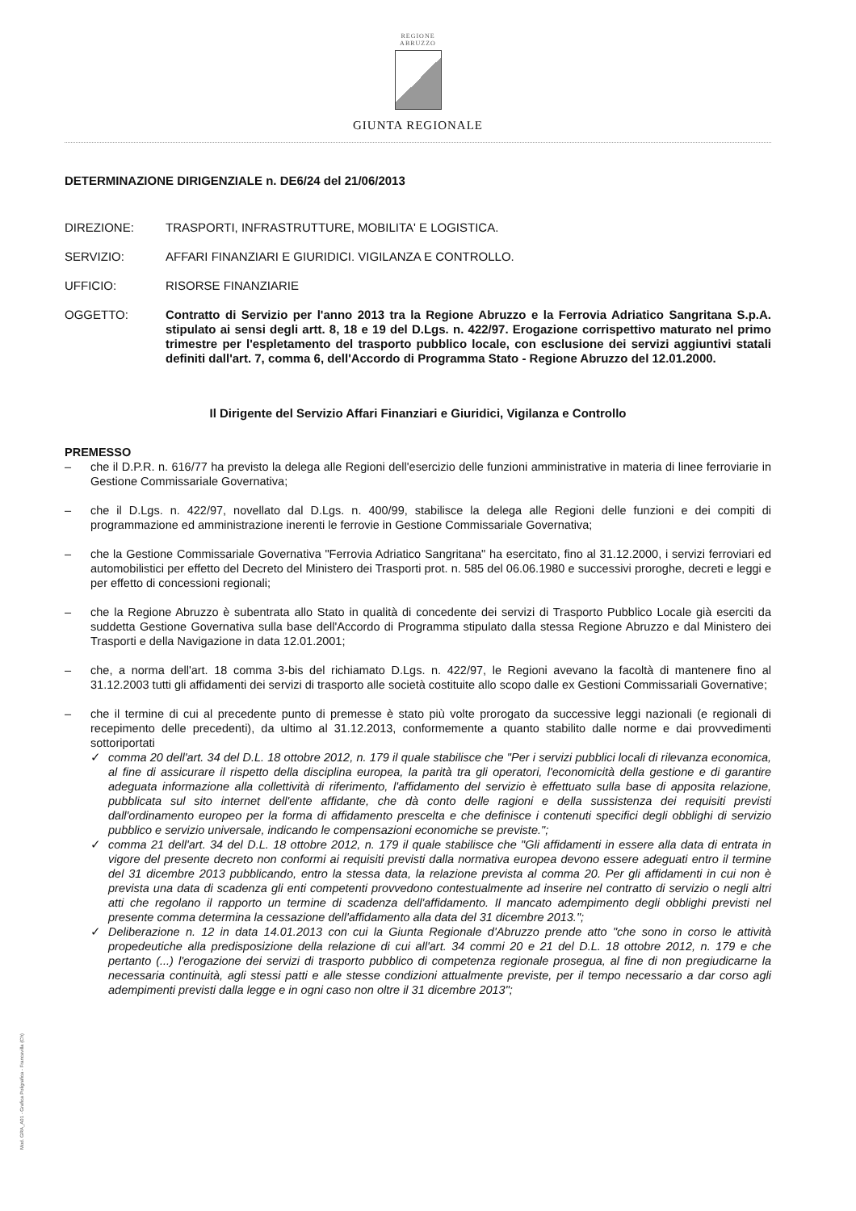REGIONE
ABRUZZO
GIUNTA REGIONALE
DETERMINAZIONE DIRIGENZIALE n. DE6/24 del 21/06/2013
DIREZIONE: TRASPORTI, INFRASTRUTTURE, MOBILITA' E LOGISTICA.
SERVIZIO: AFFARI FINANZIARI E GIURIDICI. VIGILANZA E CONTROLLO.
UFFICIO: RISORSE FINANZIARIE
OGGETTO: Contratto di Servizio per l'anno 2013 tra la Regione Abruzzo e la Ferrovia Adriatico Sangritana S.p.A. stipulato ai sensi degli artt. 8, 18 e 19 del D.Lgs. n. 422/97. Erogazione corrispettivo maturato nel primo trimestre per l'espletamento del trasporto pubblico locale, con esclusione dei servizi aggiuntivi statali definiti dall'art. 7, comma 6, dell'Accordo di Programma Stato - Regione Abruzzo del 12.01.2000.
Il Dirigente del Servizio Affari Finanziari e Giuridici, Vigilanza e Controllo
PREMESSO
– che il D.P.R. n. 616/77 ha previsto la delega alle Regioni dell'esercizio delle funzioni amministrative in materia di linee ferroviarie in Gestione Commissariale Governativa;
– che il D.Lgs. n. 422/97, novellato dal D.Lgs. n. 400/99, stabilisce la delega alle Regioni delle funzioni e dei compiti di programmazione ed amministrazione inerenti le ferrovie in Gestione Commissariale Governativa;
– che la Gestione Commissariale Governativa "Ferrovia Adriatico Sangritana" ha esercitato, fino al 31.12.2000, i servizi ferroviari ed automobilistici per effetto del Decreto del Ministero dei Trasporti prot. n. 585 del 06.06.1980 e successivi proroghe, decreti e leggi e per effetto di concessioni regionali;
– che la Regione Abruzzo è subentrata allo Stato in qualità di concedente dei servizi di Trasporto Pubblico Locale già eserciti da suddetta Gestione Governativa sulla base dell'Accordo di Programma stipulato dalla stessa Regione Abruzzo e dal Ministero dei Trasporti e della Navigazione in data 12.01.2001;
– che, a norma dell'art. 18 comma 3-bis del richiamato D.Lgs. n. 422/97, le Regioni avevano la facoltà di mantenere fino al 31.12.2003 tutti gli affidamenti dei servizi di trasporto alle società costituite allo scopo dalle ex Gestioni Commissariali Governative;
– che il termine di cui al precedente punto di premesse è stato più volte prorogato da successive leggi nazionali (e regionali di recepimento delle precedenti), da ultimo al 31.12.2013, conformemente a quanto stabilito dalle norme e dai provvedimenti sottoriportati
✓ comma 20 dell'art. 34 del D.L. 18 ottobre 2012, n. 179 il quale stabilisce che "Per i servizi pubblici locali di rilevanza economica, al fine di assicurare il rispetto della disciplina europea, la parità tra gli operatori, l'economicità della gestione e di garantire adeguata informazione alla collettività di riferimento, l'affidamento del servizio è effettuato sulla base di apposita relazione, pubblicata sul sito internet dell'ente affidante, che dà conto delle ragioni e della sussistenza dei requisiti previsti dall'ordinamento europeo per la forma di affidamento prescelta e che definisce i contenuti specifici degli obblighi di servizio pubblico e servizio universale, indicando le compensazioni economiche se previste.";
✓ comma 21 dell'art. 34 del D.L. 18 ottobre 2012, n. 179 il quale stabilisce che "Gli affidamenti in essere alla data di entrata in vigore del presente decreto non conformi ai requisiti previsti dalla normativa europea devono essere adeguati entro il termine del 31 dicembre 2013 pubblicando, entro la stessa data, la relazione prevista al comma 20. Per gli affidamenti in cui non è prevista una data di scadenza gli enti competenti provvedono contestualmente ad inserire nel contratto di servizio o negli altri atti che regolano il rapporto un termine di scadenza dell'affidamento. Il mancato adempimento degli obblighi previsti nel presente comma determina la cessazione dell'affidamento alla data del 31 dicembre 2013.";
✓ Deliberazione n. 12 in data 14.01.2013 con cui la Giunta Regionale d'Abruzzo prende atto "che sono in corso le attività propedeutiche alla predisposizione della relazione di cui all'art. 34 commi 20 e 21 del D.L. 18 ottobre 2012, n. 179 e che pertanto (...) l'erogazione dei servizi di trasporto pubblico di competenza regionale prosegua, al fine di non pregiudicarne la necessaria continuità, agli stessi patti e alle stesse condizioni attualmente previste, per il tempo necessario a dar corso agli adempimenti previsti dalla legge e in ogni caso non oltre il 31 dicembre 2013";
Mod. GRA_A01 - Grafica Poligrafica - Francavilla (Ch)